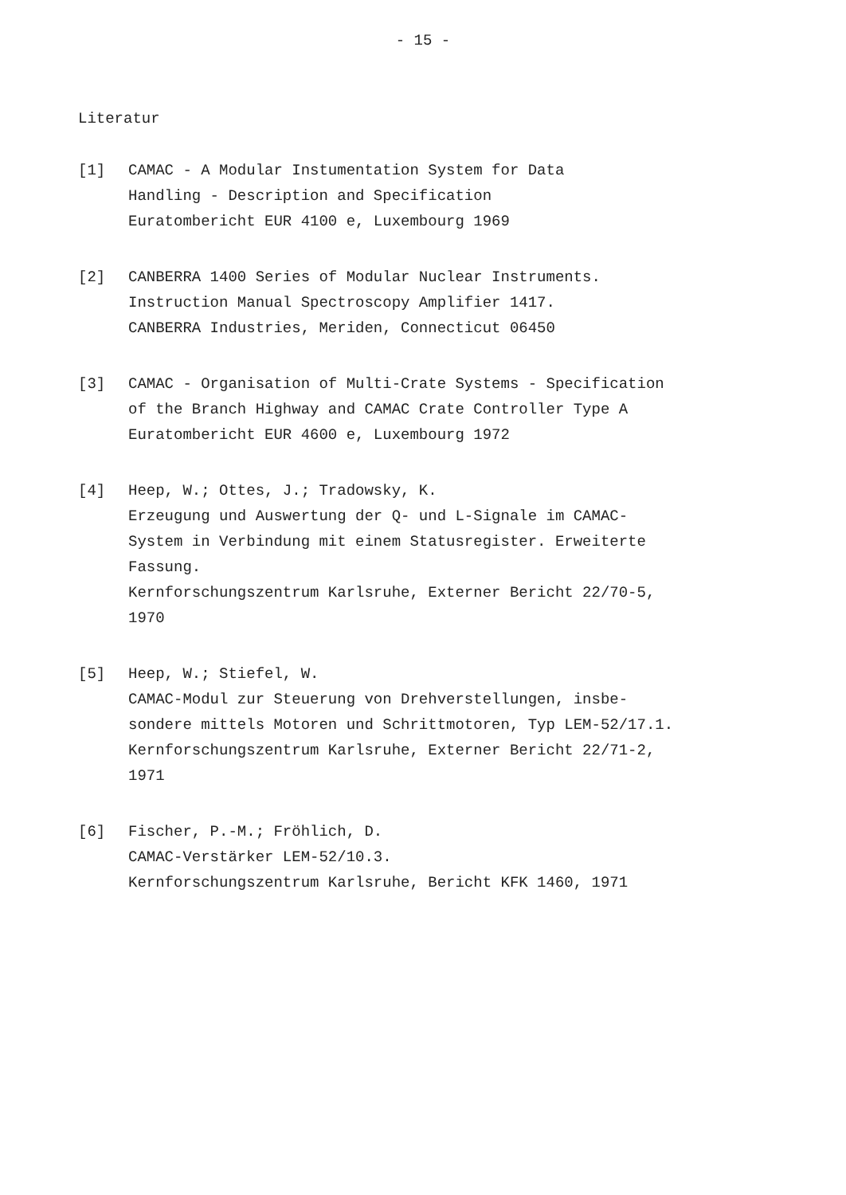- 15 -
Literatur
[1] CAMAC - A Modular Instumentation System for Data
Handling - Description and Specification
Euratombericht EUR 4100 e, Luxembourg 1969
[2] CANBERRA 1400 Series of Modular Nuclear Instruments.
Instruction Manual Spectroscopy Amplifier 1417.
CANBERRA Industries, Meriden, Connecticut 06450
[3] CAMAC - Organisation of Multi-Crate Systems - Specification
of the Branch Highway and CAMAC Crate Controller Type A
Euratombericht EUR 4600 e, Luxembourg 1972
[4] Heep, W.; Ottes, J.; Tradowsky, K.
Erzeugung und Auswertung der Q- und L-Signale im CAMAC-
System in Verbindung mit einem Statusregister. Erweiterte
Fassung.
Kernforschungszentrum Karlsruhe, Externer Bericht 22/70-5,
1970
[5] Heep, W.; Stiefel, W.
CAMAC-Modul zur Steuerung von Drehverstellungen, insbe-
sondere mittels Motoren und Schrittmotoren, Typ LEM-52/17.1.
Kernforschungszentrum Karlsruhe, Externer Bericht 22/71-2,
1971
[6] Fischer, P.-M.; Fröhlich, D.
CAMAC-Verstärker LEM-52/10.3.
Kernforschungszentrum Karlsruhe, Bericht KFK 1460, 1971